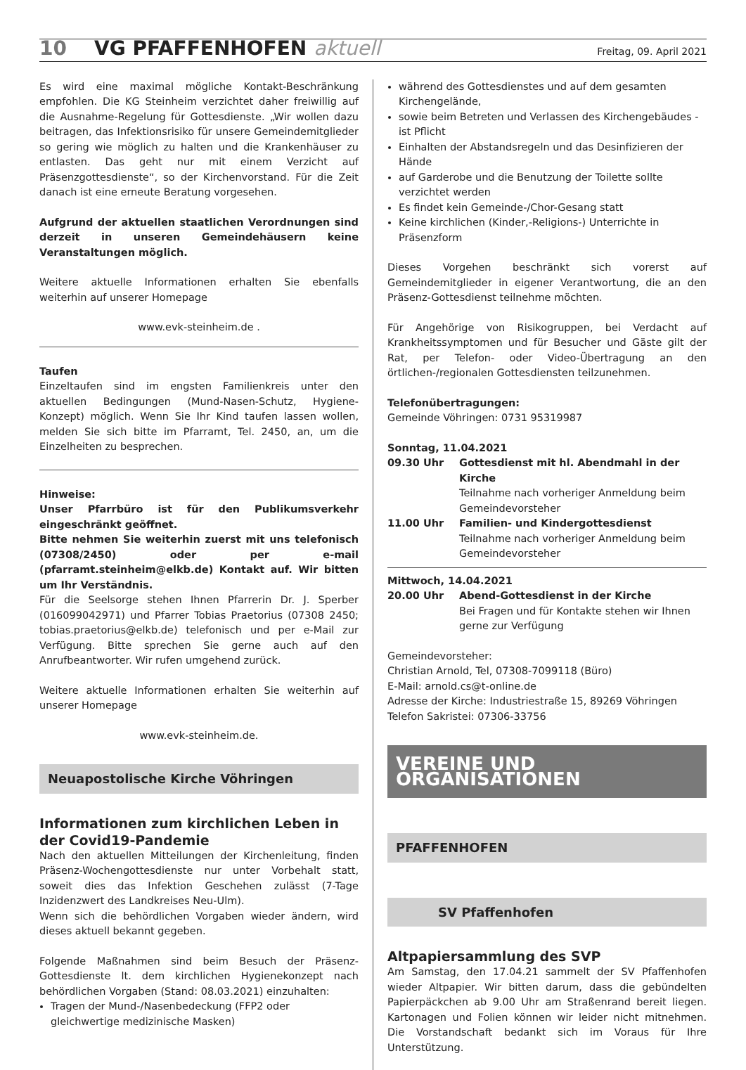10 VG PFAFFENHOFEN aktuell Freitag, 09. April 2021
Es wird eine maximal mögliche Kontakt-Beschränkung empfohlen. Die KG Steinheim verzichtet daher freiwillig auf die Ausnahme-Regelung für Gottesdienste. „Wir wollen dazu beitragen, das Infektionsrisiko für unsere Gemeindemitglieder so gering wie möglich zu halten und die Krankenhäuser zu entlasten. Das geht nur mit einem Verzicht auf Präsenzgottesdienste“, so der Kirchenvorstand. Für die Zeit danach ist eine erneute Beratung vorgesehen.
Aufgrund der aktuellen staatlichen Verordnungen sind derzeit in unseren Gemeindehäusern keine Veranstaltungen möglich.
Weitere aktuelle Informationen erhalten Sie ebenfalls weiterhin auf unserer Homepage
www.evk-steinheim.de .
Taufen
Einzeltaufen sind im engsten Familienkreis unter den aktuellen Bedingungen (Mund-Nasen-Schutz, Hygiene-Konzept) möglich. Wenn Sie Ihr Kind taufen lassen wollen, melden Sie sich bitte im Pfarramt, Tel. 2450, an, um die Einzelheiten zu besprechen.
Hinweise:
Unser Pfarrbüro ist für den Publikumsverkehr eingeschränkt geöffnet.
Bitte nehmen Sie weiterhin zuerst mit uns telefonisch (07308/2450) oder per e-mail (pfarramt.steinheim@elkb.de) Kontakt auf. Wir bitten um Ihr Verständnis.
Für die Seelsorge stehen Ihnen Pfarrerin Dr. J. Sperber (016099042971) und Pfarrer Tobias Praetorius (07308 2450; tobias.praetorius@elkb.de) telefonisch und per e-Mail zur Verfügung. Bitte sprechen Sie gerne auch auf den Anrufbeantworter. Wir rufen umgehend zurück.
Weitere aktuelle Informationen erhalten Sie weiterhin auf unserer Homepage
www.evk-steinheim.de.
Neuapostolische Kirche Vöhringen
Informationen zum kirchlichen Leben in der Covid19-Pandemie
Nach den aktuellen Mitteilungen der Kirchenleitung, finden Präsenz-Wochengottesdienste nur unter Vorbehalt statt, soweit dies das Infektion Geschehen zulässt (7-Tage Inzidenzwert des Landkreises Neu-Ulm).
Wenn sich die behördlichen Vorgaben wieder ändern, wird dieses aktuell bekannt gegeben.
Folgende Maßnahmen sind beim Besuch der Präsenz-Gottesdienste lt. dem kirchlichen Hygienekonzept nach behördlichen Vorgaben (Stand: 08.03.2021) einzuhalten:
Tragen der Mund-/Nasenbedeckung (FFP2 oder gleichwertige medizinische Masken)
während des Gottesdienstes und auf dem gesamten Kirchengelände,
sowie beim Betreten und Verlassen des Kirchengebäudes - ist Pflicht
Einhalten der Abstandsregeln und das Desinfizieren der Hände
auf Garderobe und die Benutzung der Toilette sollte verzichtet werden
Es findet kein Gemeinde-/Chor-Gesang statt
Keine kirchlichen (Kinder,-Religions-) Unterrichte in Präsenzform
Dieses Vorgehen beschränkt sich vorerst auf Gemeindemitglieder in eigener Verantwortung, die an den Präsenz-Gottesdienst teilnehme möchten.
Für Angehörige von Risikogruppen, bei Verdacht auf Krankheitssymptomen und für Besucher und Gäste gilt der Rat, per Telefon- oder Video-Übertragung an den örtlichen-/regionalen Gottesdiensten teilzunehmen.
Telefonübertragungen:
Gemeinde Vöhringen: 0731 95319987
Sonntag, 11.04.2021
09.30 Uhr Gottesdienst mit hl. Abendmahl in der Kirche
Teilnahme nach vorheriger Anmeldung beim Gemeindevorsteher
11.00 Uhr Familien- und Kindergottesdienst
Teilnahme nach vorheriger Anmeldung beim Gemeindevorsteher
Mittwoch, 14.04.2021
20.00 Uhr Abend-Gottesdienst in der Kirche
Bei Fragen und für Kontakte stehen wir Ihnen gerne zur Verfügung
Gemeindevorsteher:
Christian Arnold, Tel, 07308-7099118 (Büro)
E-Mail: arnold.cs@t-online.de
Adresse der Kirche: Industriestraße 15, 89269 Vöhringen
Telefon Sakristei: 07306-33756
VEREINE UND ORGANISATIONEN
PFAFFENHOFEN
SV Pfaffenhofen
Altpapiersammlung des SVP
Am Samstag, den 17.04.21 sammelt der SV Pfaffenhofen wieder Altpapier. Wir bitten darum, dass die gebündelten Papierpäckchen ab 9.00 Uhr am Straßenrand bereit liegen. Kartonagen und Folien können wir leider nicht mitnehmen. Die Vorstandschaft bedankt sich im Voraus für Ihre Unterstützung.